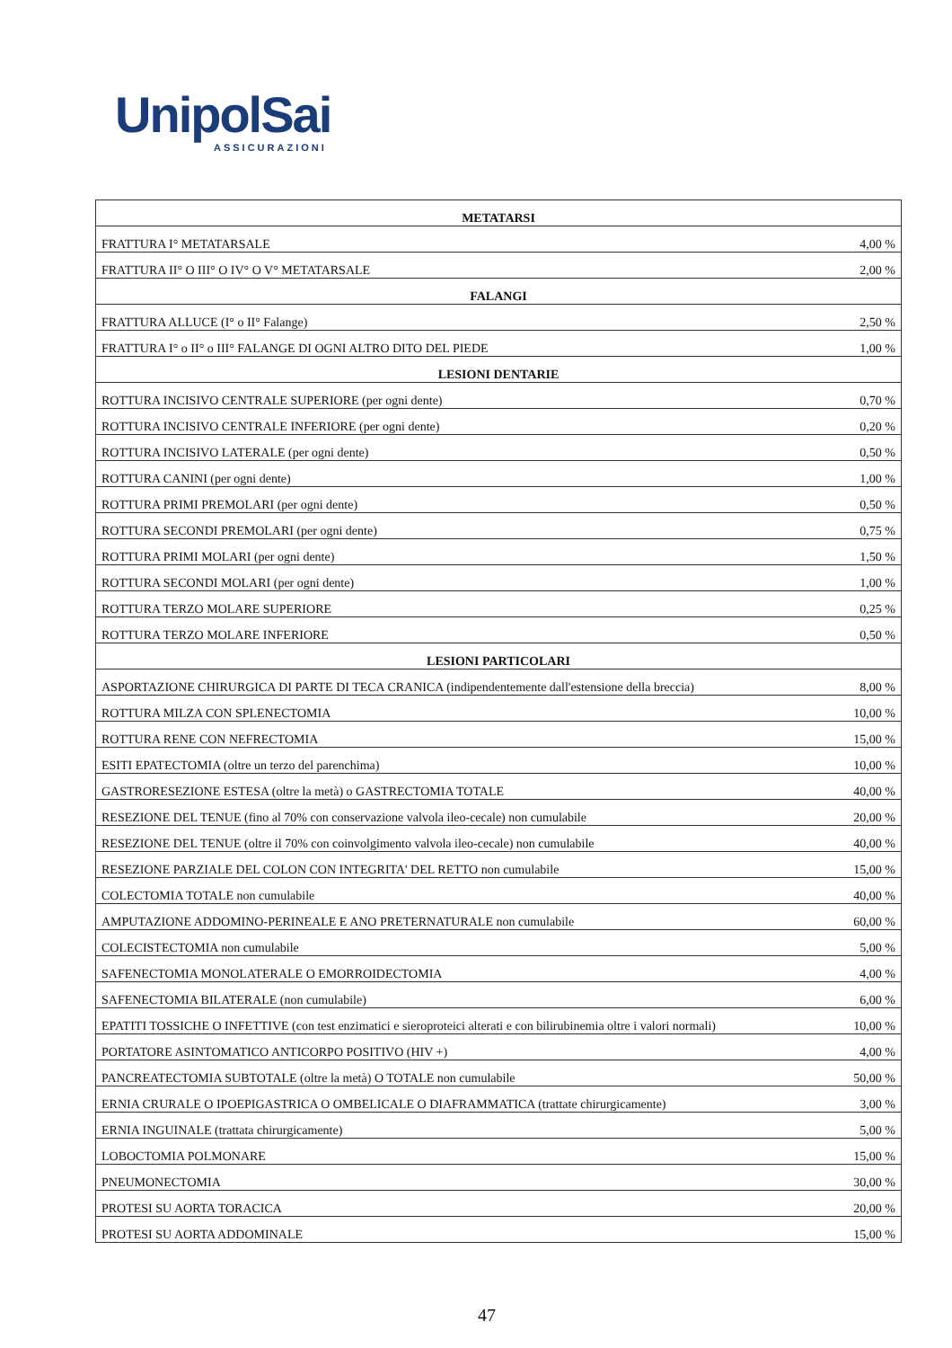UnipolSai
ASSICURAZIONI
| METATARSI | |
| --- | --- |
| FRATTURA I° METATARSALE | 4,00 % |
| FRATTURA II° O III° O IV° O V° METATARSALE | 2,00 % |
| FALANGI | |
| FRATTURA ALLUCE (I° o II° Falange) | 2,50 % |
| FRATTURA I° o II° o III° FALANGE DI OGNI ALTRO DITO DEL PIEDE | 1,00 % |
| LESIONI DENTARIE | |
| ROTTURA INCISIVO CENTRALE SUPERIORE (per ogni dente) | 0,70 % |
| ROTTURA INCISIVO CENTRALE INFERIORE (per ogni dente) | 0,20 % |
| ROTTURA INCISIVO LATERALE (per ogni dente) | 0,50 % |
| ROTTURA CANINI (per ogni dente) | 1,00 % |
| ROTTURA PRIMI PREMOLARI (per ogni dente) | 0,50 % |
| ROTTURA SECONDI PREMOLARI (per ogni dente) | 0,75 % |
| ROTTURA PRIMI MOLARI (per ogni dente) | 1,50 % |
| ROTTURA SECONDI MOLARI (per ogni dente) | 1,00 % |
| ROTTURA TERZO MOLARE SUPERIORE | 0,25 % |
| ROTTURA TERZO MOLARE INFERIORE | 0,50 % |
| LESIONI PARTICOLARI | |
| ASPORTAZIONE CHIRURGICA DI PARTE DI TECA CRANICA (indipendentemente dall'estensione della breccia) | 8,00 % |
| ROTTURA MILZA CON SPLENECTOMIA | 10,00 % |
| ROTTURA RENE CON NEFRECTOMIA | 15,00 % |
| ESITI EPATECTOMIA (oltre un terzo del parenchima) | 10,00 % |
| GASTRORESEZIONE ESTESA (oltre la metà) o GASTRECTOMIA TOTALE | 40,00 % |
| RESEZIONE DEL TENUE (fino al 70% con conservazione valvola ileo-cecale) non cumulabile | 20,00 % |
| RESEZIONE DEL TENUE (oltre il 70% con coinvolgimento valvola ileo-cecale) non cumulabile | 40,00 % |
| RESEZIONE PARZIALE DEL COLON CON INTEGRITA' DEL RETTO non cumulabile | 15,00 % |
| COLECTOMIA TOTALE non cumulabile | 40,00 % |
| AMPUTAZIONE ADDOMINO-PERINEALE E ANO PRETERNATURALE non cumulabile | 60,00 % |
| COLECISTECTOMIA non cumulabile | 5,00 % |
| SAFENECTOMIA MONOLATERALE O EMORROIDECTOMIA | 4,00 % |
| SAFENECTOMIA BILATERALE (non cumulabile) | 6,00 % |
| EPATITI TOSSICHE O INFETTIVE (con test enzimatici e sieroproteici alterati e con bilirubinemia oltre i valori normali) | 10,00 % |
| PORTATORE ASINTOMATICO ANTICORPO POSITIVO (HIV +) | 4,00 % |
| PANCREATECTOMIA SUBTOTALE (oltre la metà) O TOTALE non cumulabile | 50,00 % |
| ERNIA CRURALE O IPOEPIGASTRICA O OMBELICALE O DIAFRAMMATICA (trattate chirurgicamente) | 3,00 % |
| ERNIA INGUINALE (trattata chirurgicamente) | 5,00 % |
| LOBOCTOMIA POLMONARE | 15,00 % |
| PNEUMONECTOMIA | 30,00 % |
| PROTESI SU AORTA TORACICA | 20,00 % |
| PROTESI SU AORTA ADDOMINALE | 15,00 % |
47